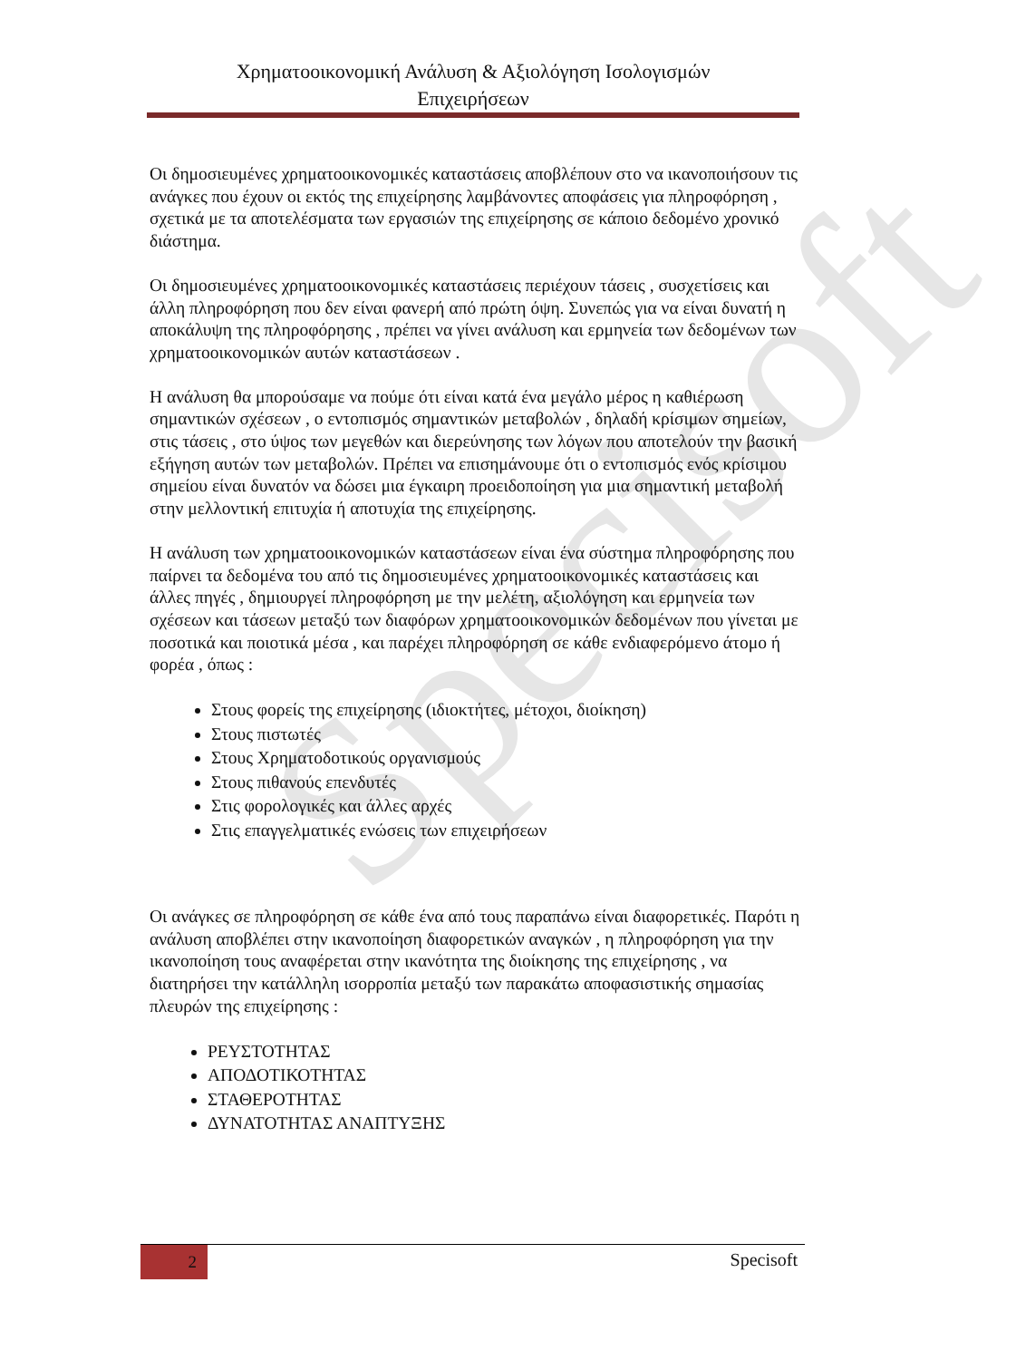Specisoft
Χρηματοοικονομική Ανάλυση & Αξιολόγηση Ισολογισμών
Επιχειρήσεων
Οι δημοσιευμένες χρηματοοικονομικές καταστάσεις αποβλέπουν στο να ικανοποιήσουν τις ανάγκες που έχουν οι εκτός της επιχείρησης λαμβάνοντες αποφάσεις για πληροφόρηση , σχετικά με τα αποτελέσματα των εργασιών της επιχείρησης σε κάποιο δεδομένο χρονικό διάστημα.
Οι δημοσιευμένες χρηματοοικονομικές καταστάσεις περιέχουν τάσεις , συσχετίσεις και άλλη πληροφόρηση που δεν είναι φανερή από πρώτη όψη. Συνεπώς για να είναι δυνατή η αποκάλυψη της πληροφόρησης , πρέπει να γίνει ανάλυση και ερμηνεία των δεδομένων των χρηματοοικονομικών αυτών καταστάσεων .
Η ανάλυση θα μπορούσαμε να πούμε ότι είναι κατά ένα μεγάλο μέρος η καθιέρωση σημαντικών σχέσεων , ο εντοπισμός σημαντικών μεταβολών , δηλαδή κρίσιμων σημείων, στις τάσεις , στο ύψος των μεγεθών και διερεύνησης των λόγων που αποτελούν την βασική εξήγηση αυτών των μεταβολών. Πρέπει να επισημάνουμε ότι ο εντοπισμός ενός κρίσιμου σημείου είναι δυνατόν να δώσει μια έγκαιρη προειδοποίηση για μια σημαντική μεταβολή στην μελλοντική επιτυχία ή αποτυχία της επιχείρησης.
Η ανάλυση των χρηματοοικονομικών καταστάσεων είναι ένα σύστημα πληροφόρησης που παίρνει τα δεδομένα του από τις δημοσιευμένες χρηματοοικονομικές καταστάσεις και άλλες πηγές , δημιουργεί πληροφόρηση με την μελέτη, αξιολόγηση και ερμηνεία των σχέσεων και τάσεων μεταξύ των διαφόρων χρηματοοικονομικών δεδομένων που γίνεται με ποσοτικά και ποιοτικά μέσα , και παρέχει πληροφόρηση σε κάθε ενδιαφερόμενο άτομο ή φορέα , όπως :
Στους φορείς της επιχείρησης (ιδιοκτήτες, μέτοχοι, διοίκηση)
Στους πιστωτές
Στους Χρηματοδοτικούς οργανισμούς
Στους πιθανούς επενδυτές
Στις φορολογικές και άλλες αρχές
Στις επαγγελματικές ενώσεις των επιχειρήσεων
Οι ανάγκες σε πληροφόρηση σε κάθε ένα από τους παραπάνω είναι διαφορετικές. Παρότι η ανάλυση αποβλέπει στην ικανοποίηση διαφορετικών αναγκών , η πληροφόρηση για την ικανοποίηση τους αναφέρεται στην ικανότητα της διοίκησης της επιχείρησης , να διατηρήσει την κατάλληλη ισορροπία μεταξύ των παρακάτω αποφασιστικής σημασίας πλευρών της επιχείρησης :
ΡΕΥΣΤΟΤΗΤΑΣ
ΑΠΟΔΟΤΙΚΟΤΗΤΑΣ
ΣΤΑΘΕΡΟΤΗΤΑΣ
ΔΥΝΑΤΟΤΗΤΑΣ ΑΝΑΠΤΥΞΗΣ
2
Specisoft